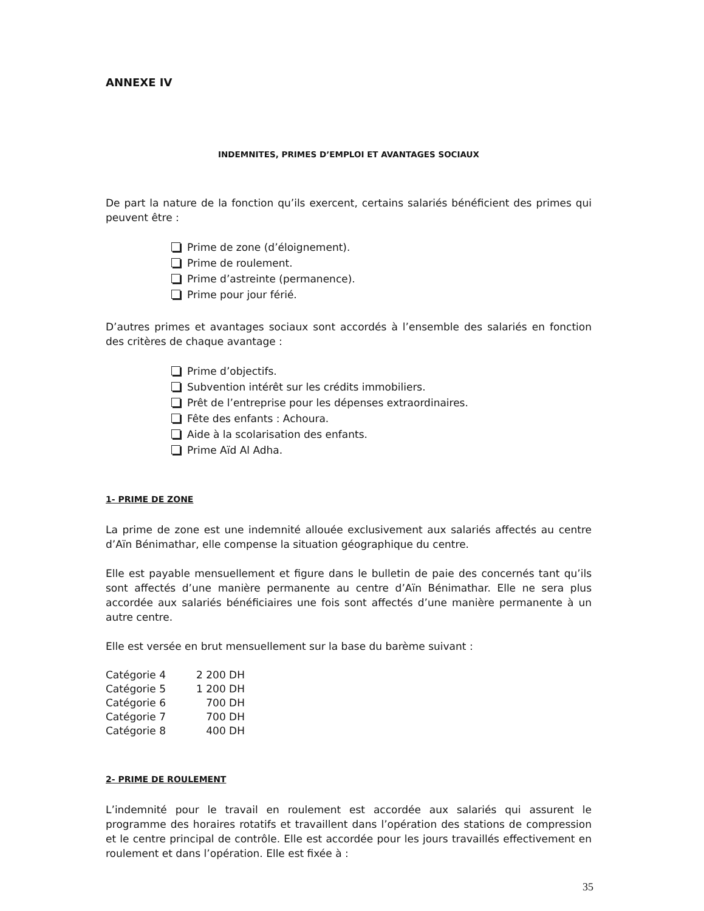ANNEXE IV
INDEMNITES, PRIMES D’EMPLOI ET AVANTAGES SOCIAUX
De part la nature de la fonction qu’ils exercent, certains salariés bénéficient des primes qui peuvent être :
Prime de zone (d’éloignement).
Prime de roulement.
Prime d’astreinte (permanence).
Prime pour jour férié.
D’autres primes et avantages sociaux sont accordés à l’ensemble des salariés en fonction des critères de chaque avantage :
Prime d’objectifs.
Subvention intérêt sur les crédits immobiliers.
Prêt de l’entreprise pour les dépenses extraordinaires.
Fête des enfants : Achoura.
Aide à la scolarisation des enfants.
Prime Aïd Al Adha.
1- PRIME DE ZONE
La prime de zone est une indemnité allouée exclusivement aux salariés affectés au centre d’Aïn Bénimathar, elle compense la situation géographique du centre.
Elle est payable mensuellement et figure dans le bulletin de paie des concernés tant qu’ils sont affectés d’une manière permanente au centre d’Aïn Bénimathar. Elle ne sera plus accordée aux salariés bénéficiaires une fois sont affectés d’une manière permanente à un autre centre.
Elle est versée en brut mensuellement sur la base du barème suivant :
| Catégorie 4 | 2 200 DH |
| Catégorie 5 | 1 200 DH |
| Catégorie 6 | 700 DH |
| Catégorie 7 | 700 DH |
| Catégorie 8 | 400 DH |
2- PRIME DE ROULEMENT
L’indemnité pour le travail en roulement est accordée aux salariés qui assurent le programme des horaires rotatifs et travaillent dans l’opération des stations de compression et le centre principal de contrôle. Elle est accordée pour les jours travaillés effectivement en roulement et dans l’opération. Elle est fixée à :
35